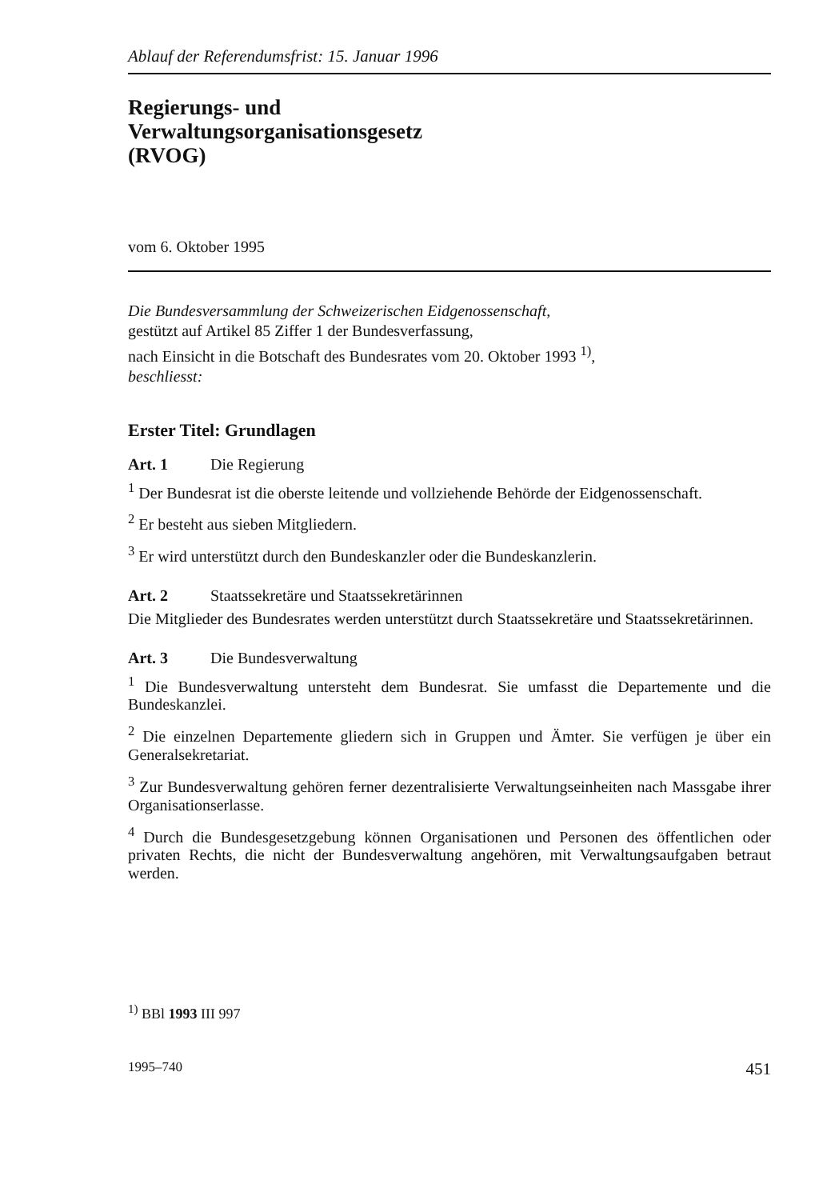Ablauf der Referendumsfrist: 15. Januar 1996
Regierungs- und
Verwaltungsorganisationsgesetz
(RVOG)
vom 6. Oktober 1995
Die Bundesversammlung der Schweizerischen Eidgenossenschaft,
gestützt auf Artikel 85 Ziffer 1 der Bundesverfassung,
nach Einsicht in die Botschaft des Bundesrates vom 20. Oktober 1993 <sup>1)</sup>,
beschliesst:
Erster Titel: Grundlagen
Art. 1 Die Regierung
<sup>1</sup> Der Bundesrat ist die oberste leitende und vollziehende Behörde der Eidgenossenschaft.
<sup>2</sup> Er besteht aus sieben Mitgliedern.
<sup>3</sup> Er wird unterstützt durch den Bundeskanzler oder die Bundeskanzlerin.
Art. 2 Staatssekretäre und Staatssekretärinnen
Die Mitglieder des Bundesrates werden unterstützt durch Staatssekretäre und Staatssekretärinnen.
Art. 3 Die Bundesverwaltung
<sup>1</sup> Die Bundesverwaltung untersteht dem Bundesrat. Sie umfasst die Departemente und die Bundeskanzlei.
<sup>2</sup> Die einzelnen Departemente gliedern sich in Gruppen und Ämter. Sie verfügen je über ein Generalsekretariat.
<sup>3</sup> Zur Bundesverwaltung gehören ferner dezentralisierte Verwaltungseinheiten nach Massgabe ihrer Organisationserlasse.
<sup>4</sup> Durch die Bundesgesetzgebung können Organisationen und Personen des öffentlichen oder privaten Rechts, die nicht der Bundesverwaltung angehören, mit Verwaltungsaufgaben betraut werden.
<sup>1)</sup> BBl 1993 III 997
1995–740 451